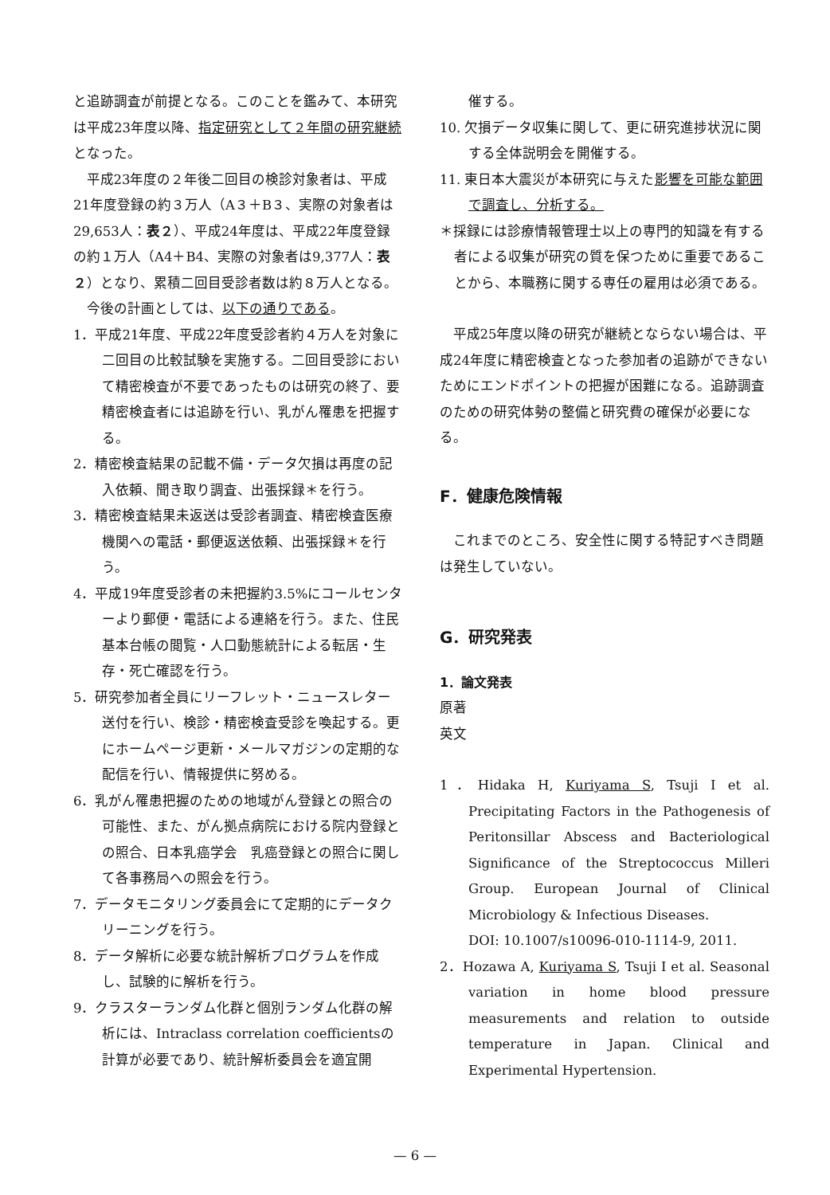と追跡調査が前提となる。このことを鑑みて、本研究は平成23年度以降、指定研究として２年間の研究継続となった。
平成23年度の２年後二回目の検診対象者は、平成21年度登録の約３万人（A３＋B３、実際の対象者は29,653人：表２）、平成24年度は、平成22年度登録の約１万人（A4＋B4、実際の対象者は9,377人：表２）となり、累積二回目受診者数は約８万人となる。
今後の計画としては、以下の通りである。
1．平成21年度、平成22年度受診者約４万人を対象に二回目の比較試験を実施する。二回目受診において精密検査が不要であったものは研究の終了、要精密検査者には追跡を行い、乳がん罹患を把握する。
2．精密検査結果の記載不備・データ欠損は再度の記入依頼、聞き取り調査、出張採録＊を行う。
3．精密検査結果未返送は受診者調査、精密検査医療機関への電話・郵便返送依頼、出張採録＊を行う。
4．平成19年度受診者の未把握約3.5%にコールセンターより郵便・電話による連絡を行う。また、住民基本台帳の閲覧・人口動態統計による転居・生存・死亡確認を行う。
5．研究参加者全員にリーフレット・ニュースレター送付を行い、検診・精密検査受診を喚起する。更にホームページ更新・メールマガジンの定期的な配信を行い、情報提供に努める。
6．乳がん罹患把握のための地域がん登録との照合の可能性、また、がん拠点病院における院内登録との照合、日本乳癌学会　乳癌登録との照合に関して各事務局への照会を行う。
7．データモニタリング委員会にて定期的にデータクリーニングを行う。
8．データ解析に必要な統計解析プログラムを作成し、試験的に解析を行う。
9．クラスターランダム化群と個別ランダム化群の解析には、Intraclass correlation coefficientsの計算が必要であり、統計解析委員会を適宜開
催する。
10. 欠損データ収集に関して、更に研究進捗状況に関する全体説明会を開催する。
11. 東日本大震災が本研究に与えた影響を可能な範囲で調査し、分析する。
＊採録には診療情報管理士以上の専門的知識を有する者による収集が研究の質を保つために重要であることから、本職務に関する専任の雇用は必須である。
平成25年度以降の研究が継続とならない場合は、平成24年度に精密検査となった参加者の追跡ができないためにエンドポイントの把握が困難になる。追跡調査のための研究体勢の整備と研究費の確保が必要になる。
F．健康危険情報
これまでのところ、安全性に関する特記すべき問題は発生していない。
G．研究発表
1．論文発表
原著
英文
1．Hidaka H, Kuriyama S, Tsuji I et al. Precipitating Factors in the Pathogenesis of Peritonsillar Abscess and Bacteriological Significance of the Streptococcus Milleri Group. European Journal of Clinical Microbiology & Infectious Diseases.
DOI: 10.1007/s10096-010-1114-9, 2011.
2．Hozawa A, Kuriyama S, Tsuji I et al. Seasonal variation in home blood pressure measurements and relation to outside temperature in Japan. Clinical and Experimental Hypertension.
— 6 —